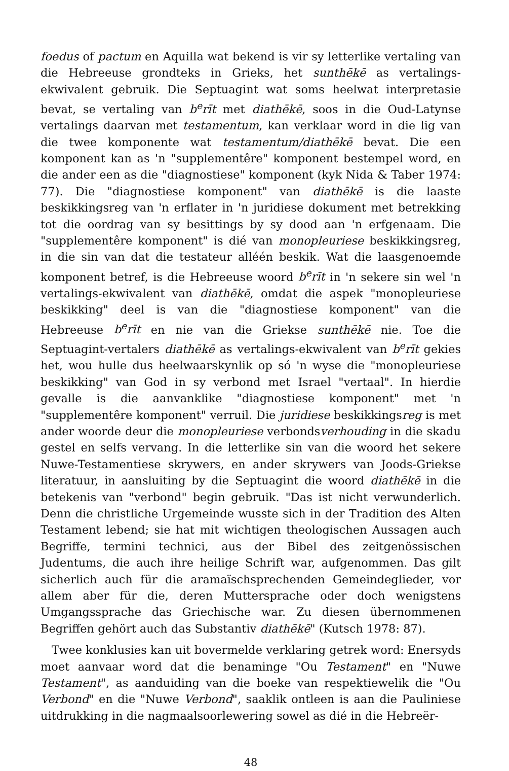foedus of pactum en Aquilla wat bekend is vir sy letterlike vertaling van die Hebreeuse grondteks in Grieks, het sunthēkē as vertalings-ekwivalent gebruik. Die Septuagint wat soms heelwat interpretasie bevat, se vertaling van b<sup>e</sup>rīt met diathēkē, soos in die Oud-Latynse vertalings daarvan met testamentum, kan verklaar word in die lig van die twee komponente wat testamentum/diathēkē bevat. Die een komponent kan as 'n "supplementêre" komponent bestempel word, en die ander een as die "diagnostiese" komponent (kyk Nida & Taber 1974: 77). Die "diagnostiese komponent" van diathēkē is die laaste beskikkingsreg van 'n erflater in 'n juridiese dokument met betrekking tot die oordrag van sy besittings by sy dood aan 'n erfgenaam. Die "supplementêre komponent" is dié van monopleuriese beskikkingsreg, in die sin van dat die testateur alléén beskik. Wat die laasgenoemde komponent betref, is die Hebreeuse woord b<sup>e</sup>rīt in 'n sekere sin wel 'n vertalings-ekwivalent van diathēkē, omdat die aspek "monopleuriese beskikking" deel is van die "diagnostiese komponent" van die Hebreeuse b<sup>e</sup>rīt en nie van die Griekse sunthēkē nie. Toe die Septuagint-vertalers diathēkē as vertalings-ekwivalent van b<sup>e</sup>rīt gekies het, wou hulle dus heelwaarskynlik op só 'n wyse die "monopleuriese beskikking" van God in sy verbond met Israel "vertaal". In hierdie gevalle is die aanvanklike "diagnostiese komponent" met 'n "supplementêre komponent" verruil. Die juridiese beskikkingsreg is met ander woorde deur die monopleuriese verbondsverhouding in die skadu gestel en selfs vervang. In die letterlike sin van die woord het sekere Nuwe-Testamentiese skrywers, en ander skrywers van Joods-Griekse literatuur, in aansluiting by die Septuagint die woord diathēkē in die betekenis van "verbond" begin gebruik. "Das ist nicht verwunderlich. Denn die christliche Urgemeinde wusste sich in der Tradition des Alten Testament lebend; sie hat mit wichtigen theologischen Aussagen auch Begriffe, termini technici, aus der Bibel des zeitgenössischen Judentums, die auch ihre heilige Schrift war, aufgenommen. Das gilt sicherlich auch für die aramaïschsprechenden Gemeindeglieder, vor allem aber für die, deren Muttersprache oder doch wenigstens Umgangssprache das Griechische war. Zu diesen übernommenen Begriffen gehört auch das Substantiv diathēkē" (Kutsch 1978: 87).
Twee konklusies kan uit bovermelde verklaring getrek word: Enersyds moet aanvaar word dat die benaminge "Ou Testament" en "Nuwe Testament", as aanduiding van die boeke van respektiewelik die "Ou Verbond" en die "Nuwe Verbond", saaklik ontleen is aan die Pauliniese uitdrukking in die nagmaalsoorlewering sowel as dié in die Hebreër-
48